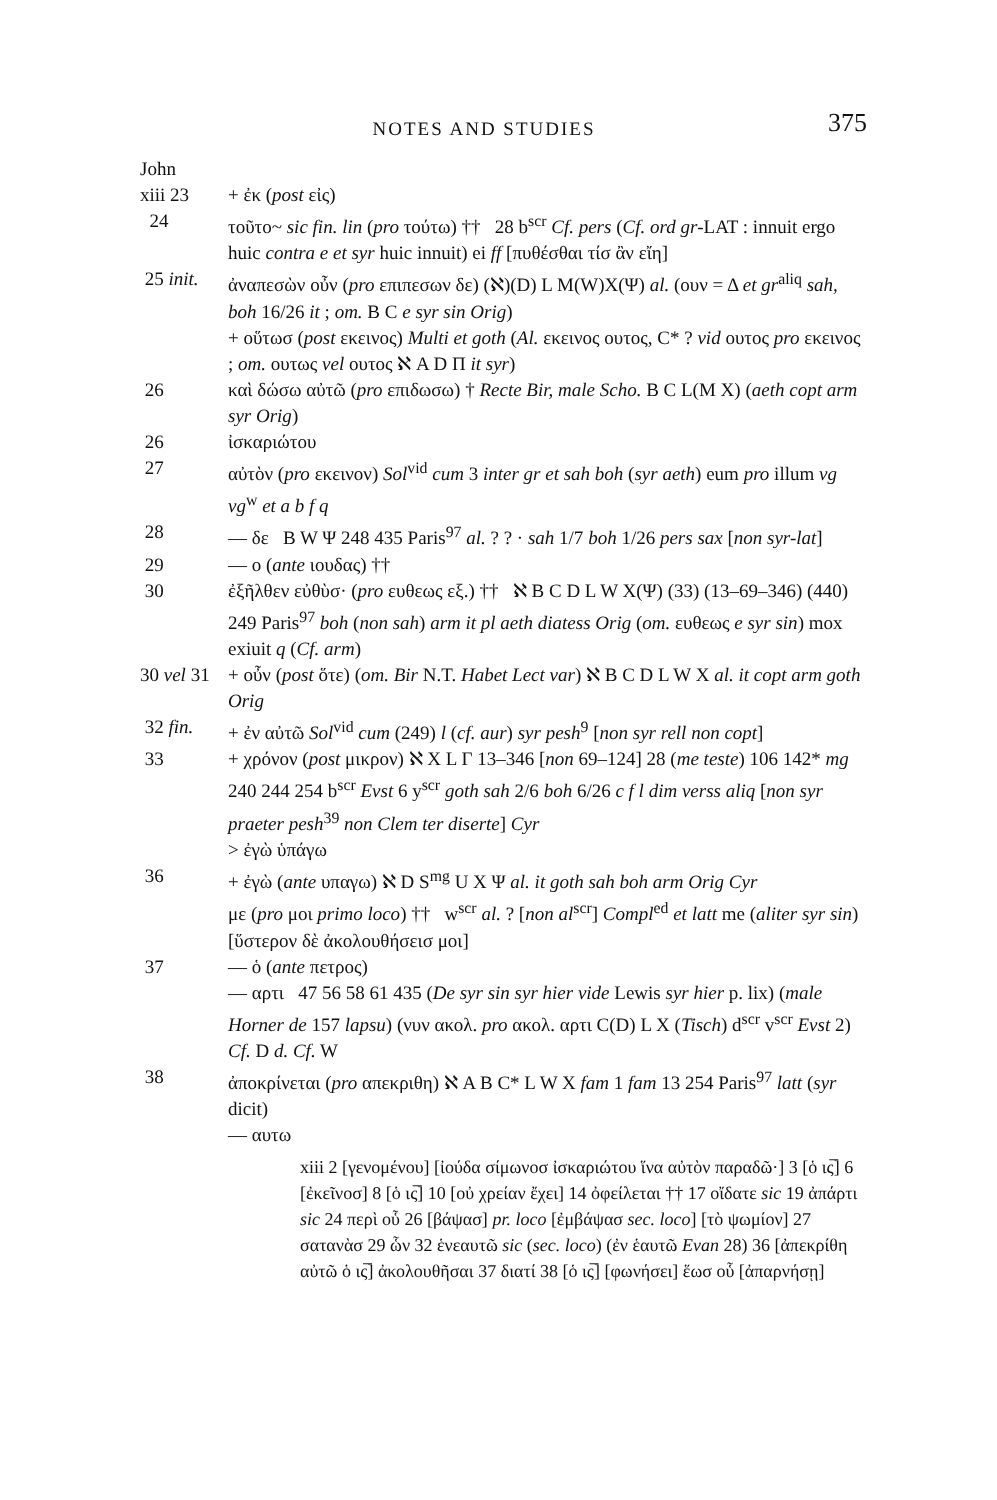NOTES AND STUDIES 375
John
xiii 23 + ἐκ (post εἰς)
24 τοῦτο~ sic fin. lin (pro τούτω) †† 28 b<sup>scr</sup> Cf. pers (Cf. ord gr-LAT : innuit ergo huic contra e et syr huic innuit) ei ff [πυθέσθαι τίσ ἂν εἴη]
25 init. ἀναπεσὼν οὖν (pro επιπεσων δε) (ℵ)(D) L M(W)X(Ψ) al. (ουν = Δ et gr<sup>aliq</sup> sah, boh 16/26 it ; om. B C e syr sin Orig)
+ οὕτωσ (post εκεινος) Multi et goth (Al. εκεινος ουτος, C* ? vid ουτος pro εκεινος ; om. ουτως vel ουτος ℵ A D Π it syr)
26 καὶ δώσω αὐτῶ (pro επιδωσω) † Recte Bir, male Scho. B C L(M X) (aeth copt arm syr Orig)
26 ἰσκαριώτου
27 αὐτὸν (pro εκεινον) Sol<sup>vid</sup> cum 3 inter gr et sah boh (syr aeth) eum pro illum vg vg<sup>w</sup> et a b f q
28 — δε B W Ψ 248 435 Paris<sup>97</sup> al. ? ? · sah 1/7 boh 1/26 pers sax [non syr-lat]
29 — ο (ante ιουδας) ††
30 ἐξῆλθεν εὐθὺσ· (pro ευθεως εξ.) †† ℵ B C D L W X(Ψ) (33) (13–69–346) (440) 249 Paris<sup>97</sup> boh (non sah) arm it pl aeth diatess Orig (om. ευθεως e syr sin) mox exiuit q (Cf. arm)
30 vel 31 + οὖν (post ὅτε) (om. Bir N.T. Habet Lect var) ℵ B C D L W X al. it copt arm goth Orig
32 fin. + ἐν αὐτῶ Sol<sup>vid</sup> cum (249) l (cf. aur) syr pesh<sup>9</sup> [non syr rell non copt]
33 + χρόνον (post μικρον) ℵ X L Γ 13–346 [non 69–124] 28 (me teste) 106 142* mg 240 244 254 b<sup>scr</sup> Evst 6 y<sup>scr</sup> goth sah 2/6 boh 6/26 c f l dim verss aliq [non syr praeter pesh<sup>39</sup> non Clem ter diserte] Cyr
> ἐγὼ ὑπάγω
36 + ἐγὼ (ante υπαγω) ℵ D S<sup>mg</sup> U X Ψ al. it goth sah boh arm Orig Cyr
με (pro μοι primo loco) †† w<sup>scr</sup> al. ? [non al<sup>scr</sup>] Compl<sup>ed</sup> et latt me (aliter syr sin)
[ὕστερον δὲ ἀκολουθήσεισ μοι]
37 — ὁ (ante πετρος)
— αρτι 47 56 58 61 435 (De syr sin syr hier vide Lewis syr hier p. lix) (male Horner de 157 lapsu) (νυν ακολ. pro ακολ. αρτι C(D) L X (Tisch) d<sup>scr</sup> v<sup>scr</sup> Evst 2) Cf. D d. Cf. W
38 ἀποκρίνεται (pro απεκριθη) ℵ A B C* L W X fam 1 fam 13 254 Paris<sup>97</sup> latt (syr dicit)
— αυτω
xiii 2 [γενομένου] [ἰούδα σίμωνοσ ἰσκαριώτου ἵνα αὐτὸν παραδῶ·] 3 [ὁ ις̅] 6 [ἐκεῖνοσ] 8 [ὁ ις̅] 10 [οὐ χρείαν ἔχει] 14 ὀφείλεται †† 17 οἴδατε sic 19 ἀπάρτι sic 24 περὶ οὗ 26 [βάψασ] pr. loco [ἐμβάψασ sec. loco] [τὸ ψωμίον] 27 σατανὰσ 29 ὧν 32 ἑνεαυτῶ sic (sec. loco) (ἐν ἑαυτῶ Evan 28) 36 [ἀπεκρίθη αὐτῶ ὁ ις̅] ἀκολουθῆσαι 37 διατί 38 [ὁ ις̅] [φωνήσει] ἕωσ οὗ [ἀπαρνήσῃ]